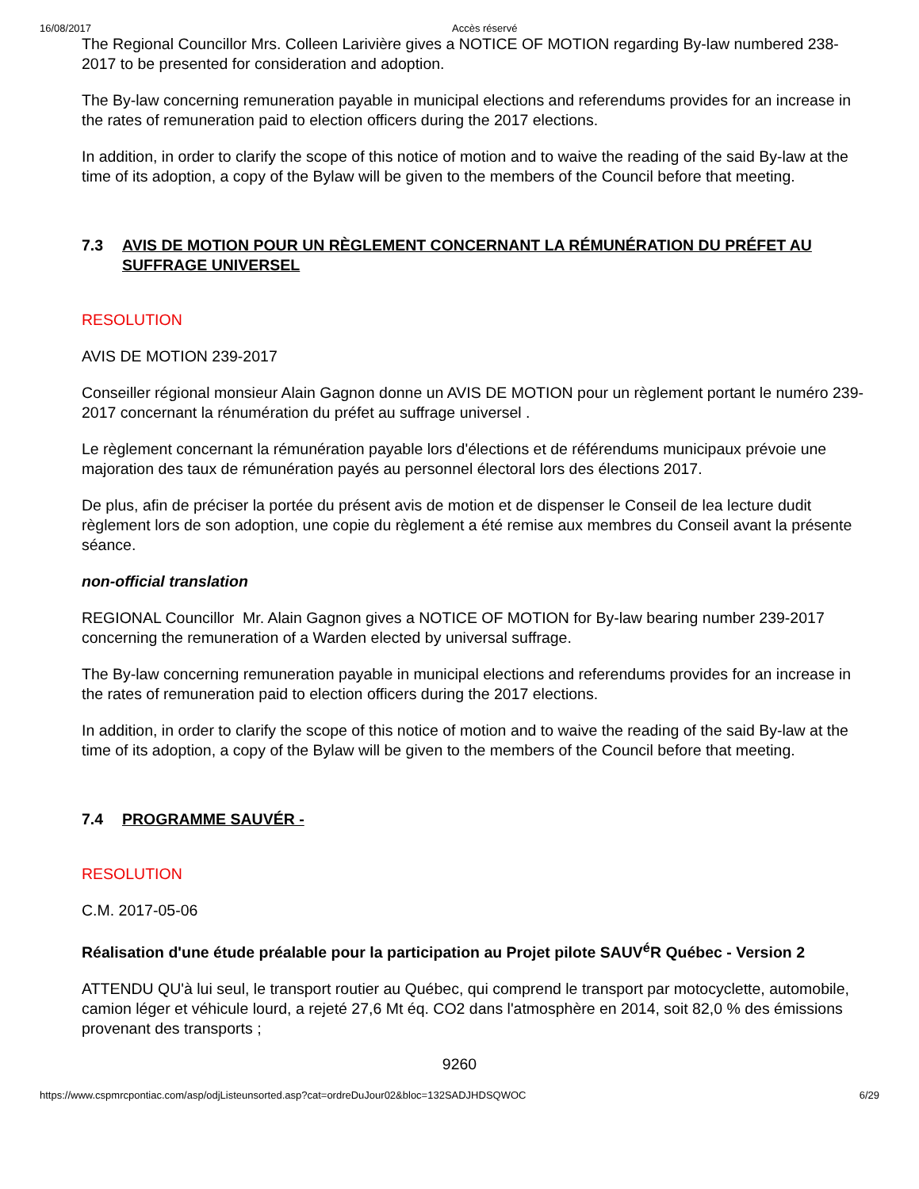16/08/2017 Accès réservé
The Regional Councillor Mrs. Colleen Larivière gives a NOTICE OF MOTION regarding By-law numbered 238-2017 to be presented for consideration and adoption.
The By-law concerning remuneration payable in municipal elections and referendums provides for an increase in the rates of remuneration paid to election officers during the 2017 elections.
In addition, in order to clarify the scope of this notice of motion and to waive the reading of the said By-law at the time of its adoption, a copy of the Bylaw will be given to the members of the Council before that meeting.
7.3 AVIS DE MOTION POUR UN RÈGLEMENT CONCERNANT LA RÉMUNÉRATION DU PRÉFET AU SUFFRAGE UNIVERSEL
RESOLUTION
AVIS DE MOTION 239-2017
Conseiller régional monsieur Alain Gagnon donne un AVIS DE MOTION pour un règlement portant le numéro 239-2017 concernant la rénumération du préfet au suffrage universel .
Le règlement concernant la rémunération payable lors d'élections et de référendums municipaux prévoie une majoration des taux de rémunération payés au personnel électoral lors des élections 2017.
De plus, afin de préciser la portée du présent avis de motion et de dispenser le Conseil de lea lecture dudit règlement lors de son adoption, une copie du règlement a été remise aux membres du Conseil avant la présente séance.
non-official translation
REGIONAL Councillor Mr. Alain Gagnon gives a NOTICE OF MOTION for By-law bearing number 239-2017 concerning the remuneration of a Warden elected by universal suffrage.
The By-law concerning remuneration payable in municipal elections and referendums provides for an increase in the rates of remuneration paid to election officers during the 2017 elections.
In addition, in order to clarify the scope of this notice of motion and to waive the reading of the said By-law at the time of its adoption, a copy of the Bylaw will be given to the members of the Council before that meeting.
7.4 PROGRAMME SAUVÉR -
RESOLUTION
C.M. 2017-05-06
Réalisation d'une étude préalable pour la participation au Projet pilote SAUV<sup>é</sup>R Québec - Version 2
ATTENDU QU'à lui seul, le transport routier au Québec, qui comprend le transport par motocyclette, automobile, camion léger et véhicule lourd, a rejeté 27,6 Mt éq. CO2 dans l'atmosphère en 2014, soit 82,0 % des émissions provenant des transports ;
9260
https://www.cspmrcpontiac.com/asp/odjListeunsorted.asp?cat=ordreDuJour02&bloc=132SADJHDSQWOC 6/29